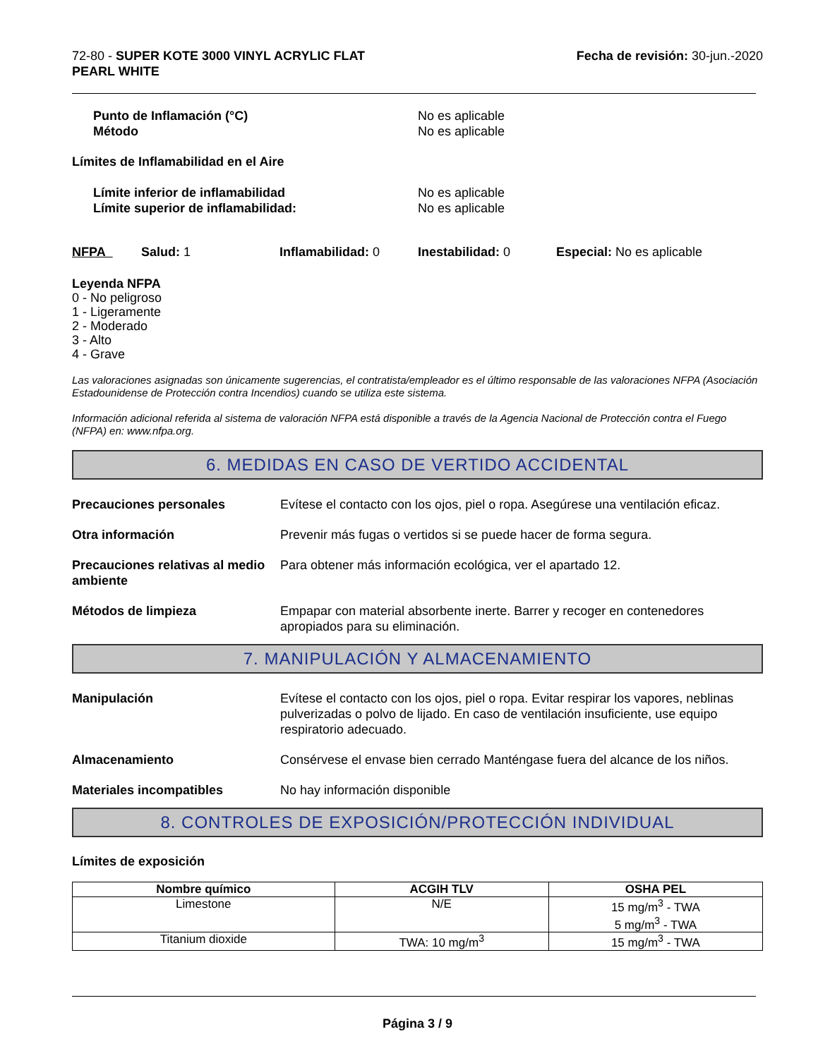72-80 - SUPER KOTE 3000 VINYL ACRYLIC FLAT
PEARL WHITE
Fecha de revisión: 30-jun.-2020
Punto de Inflamación (°C)
Método
No es aplicable
No es aplicable
Límites de Inflamabilidad en el Aire
Límite inferior de inflamabilidad
Límite superior de inflamabilidad:
No es aplicable
No es aplicable
NFPA Salud: 1 Inflamabilidad: 0 Inestabilidad: 0 Especial: No es aplicable
Leyenda NFPA
0 - No peligroso
1 - Ligeramente
2 - Moderado
3 - Alto
4 - Grave
Las valoraciones asignadas son únicamente sugerencias, el contratista/empleador es el último responsable de las valoraciones NFPA (Asociación Estadounidense de Protección contra Incendios) cuando se utiliza este sistema.
Información adicional referida al sistema de valoración NFPA está disponible a través de la Agencia Nacional de Protección contra el Fuego (NFPA) en: www.nfpa.org.
6. MEDIDAS EN CASO DE VERTIDO ACCIDENTAL
Precauciones personales Evítese el contacto con los ojos, piel o ropa. Asegúrese una ventilación eficaz.
Otra información Prevenir más fugas o vertidos si se puede hacer de forma segura.
Precauciones relativas al medio ambiente
Para obtener más información ecológica, ver el apartado 12.
Métodos de limpieza Empapar con material absorbente inerte. Barrer y recoger en contenedores apropiados para su eliminación.
7. MANIPULACIÓN Y ALMACENAMIENTO
Manipulación Evítese el contacto con los ojos, piel o ropa. Evitar respirar los vapores, neblinas pulverizadas o polvo de lijado. En caso de ventilación insuficiente, use equipo respiratorio adecuado.
Almacenamiento Consérvese el envase bien cerrado Manténgase fuera del alcance de los niños.
Materiales incompatibles No hay información disponible
8. CONTROLES DE EXPOSICIÓN/PROTECCIÓN INDIVIDUAL
Límites de exposición
| Nombre químico | ACGIH TLV | OSHA PEL |
| --- | --- | --- |
| Limestone | N/E | 15 mg/m<sup>3</sup> - TWA 5 mg/m<sup>3</sup> - TWA |
| Titanium dioxide | TWA: 10 mg/m<sup>3</sup> | 15 mg/m<sup>3</sup> - TWA |
Página 3 / 9